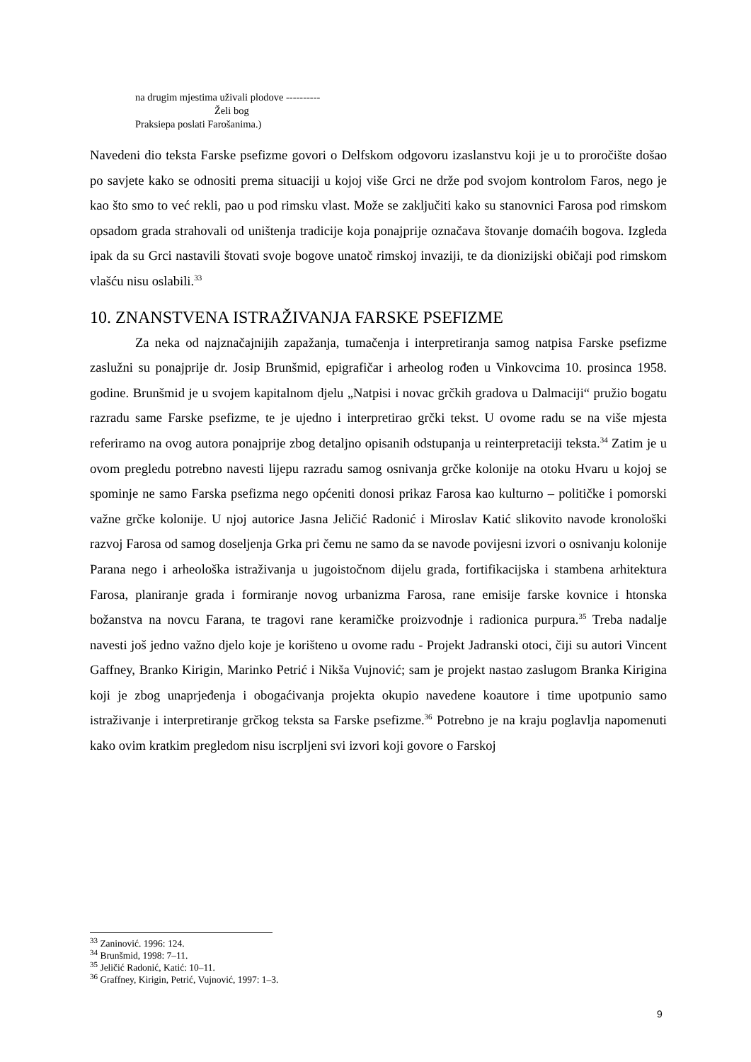na drugim mjestima uživali plodove ----------
Želi bog
Praksiepa poslati Farošanima.)
Navedeni dio teksta Farske psefizme govori o Delfskom odgovoru izaslanstvu koji je u to proročište došao po savjete kako se odnositi prema situaciji u kojoj više Grci ne drže pod svojom kontrolom Faros, nego je kao što smo to već rekli, pao u pod rimsku vlast. Može se zaključiti kako su stanovnici Farosa pod rimskom opsadom grada strahovali od uništenja tradicije koja ponajprije označava štovanje domaćih bogova. Izgleda ipak da su Grci nastavili štovati svoje bogove unatoč rimskoj invaziji, te da dionizijski običaji pod rimskom vlašću nisu oslabili.<sup>33</sup>
10. ZNANSTVENA ISTRAŽIVANJA FARSKE PSEFIZME
Za neka od najznačajnijih zapažanja, tumačenja i interpretiranja samog natpisa Farske psefizme zaslužni su ponajprije dr. Josip Brunšmid, epigrafičar i arheolog rođen u Vinkovcima 10. prosinca 1958. godine. Brunšmid je u svojem kapitalnom djelu „Natpisi i novac grčkih gradova u Dalmaciji“ pružio bogatu razradu same Farske psefizme, te je ujedno i interpretirao grčki tekst. U ovome radu se na više mjesta referiramo na ovog autora ponajprije zbog detaljno opisanih odstupanja u reinterpretaciji teksta.<sup>34</sup> Zatim je u ovom pregledu potrebno navesti lijepu razradu samog osnivanja grčke kolonije na otoku Hvaru u kojoj se spominje ne samo Farska psefizma nego općeniti donosi prikaz Farosa kao kulturno – političke i pomorski važne grčke kolonije. U njoj autorice Jasna Jeličić Radonić i Miroslav Katić slikovito navode kronološki razvoj Farosa od samog doseljenja Grka pri čemu ne samo da se navode povijesni izvori o osnivanju kolonije Parana nego i arheološka istraživanja u jugoistočnom dijelu grada, fortifikacijska i stambena arhitektura Farosa, planiranje grada i formiranje novog urbanizma Farosa, rane emisije farske kovnice i htonska božanstva na novcu Farana, te tragovi rane keramičke proizvodnje i radionica purpura.<sup>35</sup> Treba nadalje navesti još jedno važno djelo koje je korišteno u ovome radu - Projekt Jadranski otoci, čiji su autori Vincent Gaffney, Branko Kirigin, Marinko Petrić i Nikša Vujnović; sam je projekt nastao zaslugom Branka Kirigina koji je zbog unaprjeđenja i obogaćivanja projekta okupio navedene koautore i time upotpunio samo istraživanje i interpretiranje grčkog teksta sa Farske psefizme.<sup>36</sup> Potrebno je na kraju poglavlja napomenuti kako ovim kratkim pregledom nisu iscrpljeni svi izvori koji govore o Farskoj
<sup>33</sup> Zaninović. 1996: 124.
<sup>34</sup> Brunšmid, 1998: 7–11.
<sup>35</sup> Jeličić Radonić, Katić: 10–11.
<sup>36</sup> Graffney, Kirigin, Petrić, Vujnović, 1997: 1–3.
9